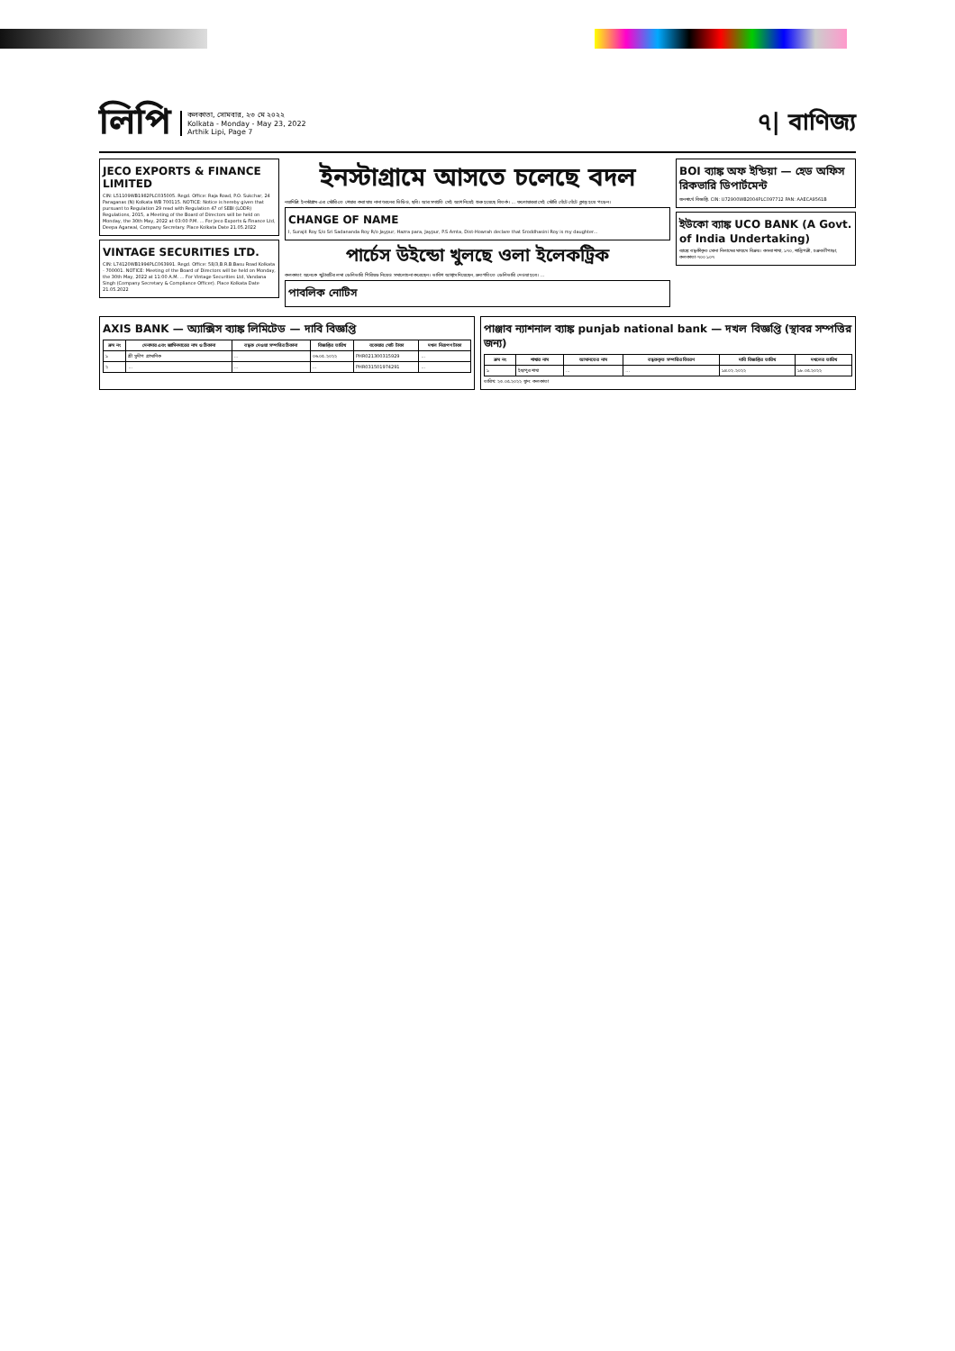লিপি
কলকাতা, সোমবার, ২৩ মে ২০২২
Kolkata - Monday - May 23, 2022
Arthik Lipi, Page 7
৭| বাণিজ্য
JECO EXPORTS & FINANCE LIMITED
CIN: L51109WB1982PLC035005. Regd. Office: Raja Road, P.O. Sukchar, 24 Paraganas (N) Kolkata WB 700115. NOTICE: Notice is hereby given that pursuant to Regulation 29 read with Regulation 47 of SEBI (LODR) Regulations, 2015, a Meeting of the Board of Directors will be held on Monday, the 30th May, 2022 at 03:00 P.M. ... For Jeco Exports & Finance Ltd, Deepa Agarwal, Company Secretary. Place Kolkata Date 21.05.2022
VINTAGE SECURITIES LTD.
CIN: L74120WB1994PLC063991. Regd. Office: 58/3,B.R.B.Basu Road Kolkata - 700001. NOTICE: Meeting of the Board of Directors will be held on Monday, the 30th May, 2022 at 11:00 A.M. ... For Vintage Securities Ltd, Vandana Singh (Company Secretary & Compliance Officer). Place Kolkata Date 21.05.2022
ইনস্টাগ্রামে আসতে চলেছে বদল
নয়াদিল্লি: ইনস্টাগ্রাম-এর স্টোরি-তে শেয়ার করা যায় নানা ধরনের ভিডিও, ছবি। আর সম্প্রতি সেই অংশ নিয়েই শুরু হয়েছে বিতর্ক। ... ফলোয়াররা সেই স্টোরি ঘেঁটে ঘেঁটে ক্লান্ত হয়ে পড়েন।
CHANGE OF NAME
I, Surajit Roy S/o Sri Sadananda Roy R/o Jaypur, Hazra para, Jaypur, P.S Amta, Dist-Howrah declare that Sroddhasini Roy is my daughter...
পার্চেস উইন্ডো খুলছে ওলা ইলেকট্রিক
কলকাতা: অনেকে স্কুটারটির লম্বা ডেলিভারি পিরিয়ড নিয়েও সমালোচনা করেছেন। ভাবিশ আশ্বাস দিয়েছেন, দ্রুতগতিতে ডেলিভারি দেওয়া হবে। ...
পাবলিক নোটিস
BOI ব্যাঙ্ক অফ ইন্ডিয়া — হেড অফিস রিকভারি ডিপার্টমেন্ট
জনস্বার্থে বিজ্ঞপ্তি. CIN: U72900WB2004PLC097712 PAN: AAECA9561B
ইউকো ব্যাঙ্ক UCO BANK (A Govt. of India Undertaking)
ব্যাঙ্কে বন্ধকীকৃত সোনা নিলামের মাধ্যমে বিক্রয়। কসবা শাখা, ১৭০, শান্তিপল্লী, চক্রবর্তীপাড়া, কলকাতা-৭০০ ১০৭
AXIS BANK — অ্যাক্সিস ব্যাঙ্ক লিমিটেড — দাবি বিজ্ঞপ্তি
| ক্রম নং | দেনাদার এবং জামিনদারের নাম ও ঠিকানা | বন্ধক দেওয়া সম্পত্তির ঠিকানা | বিজ্ঞপ্তির তারিখ | বকেয়ার মোট টাকা | দখল নিরূপণ টাকা |
| --- | --- | --- | --- | --- | --- |
| ১ | শ্রী সুদীপ প্রামাণিক | ... | ০৬.০৫.২০২২ | PHR021300315929 | ... |
| ২ | ... | ... | ... | PHR031501974291 | ... |
পাঞ্জাব ন্যাশনাল ব্যাঙ্ক punjab national bank — দখল বিজ্ঞপ্তি (স্থাবর সম্পত্তির জন্য)
| ক্রম নং | শাখার নাম | আমানতের নাম | বন্ধককৃত সম্পত্তির বিবরণ | দাবি বিজ্ঞপ্তির তারিখ | দখলের তারিখ |
| --- | --- | --- | --- | --- | --- |
| ১ | ইছাপুর শাখা | ... | ... | ১৪.০২.২০২২ | ১৮.০৫.২০২২ |
তারিখ: ২৩.০৫.২০২২ স্থান: কলকাতা